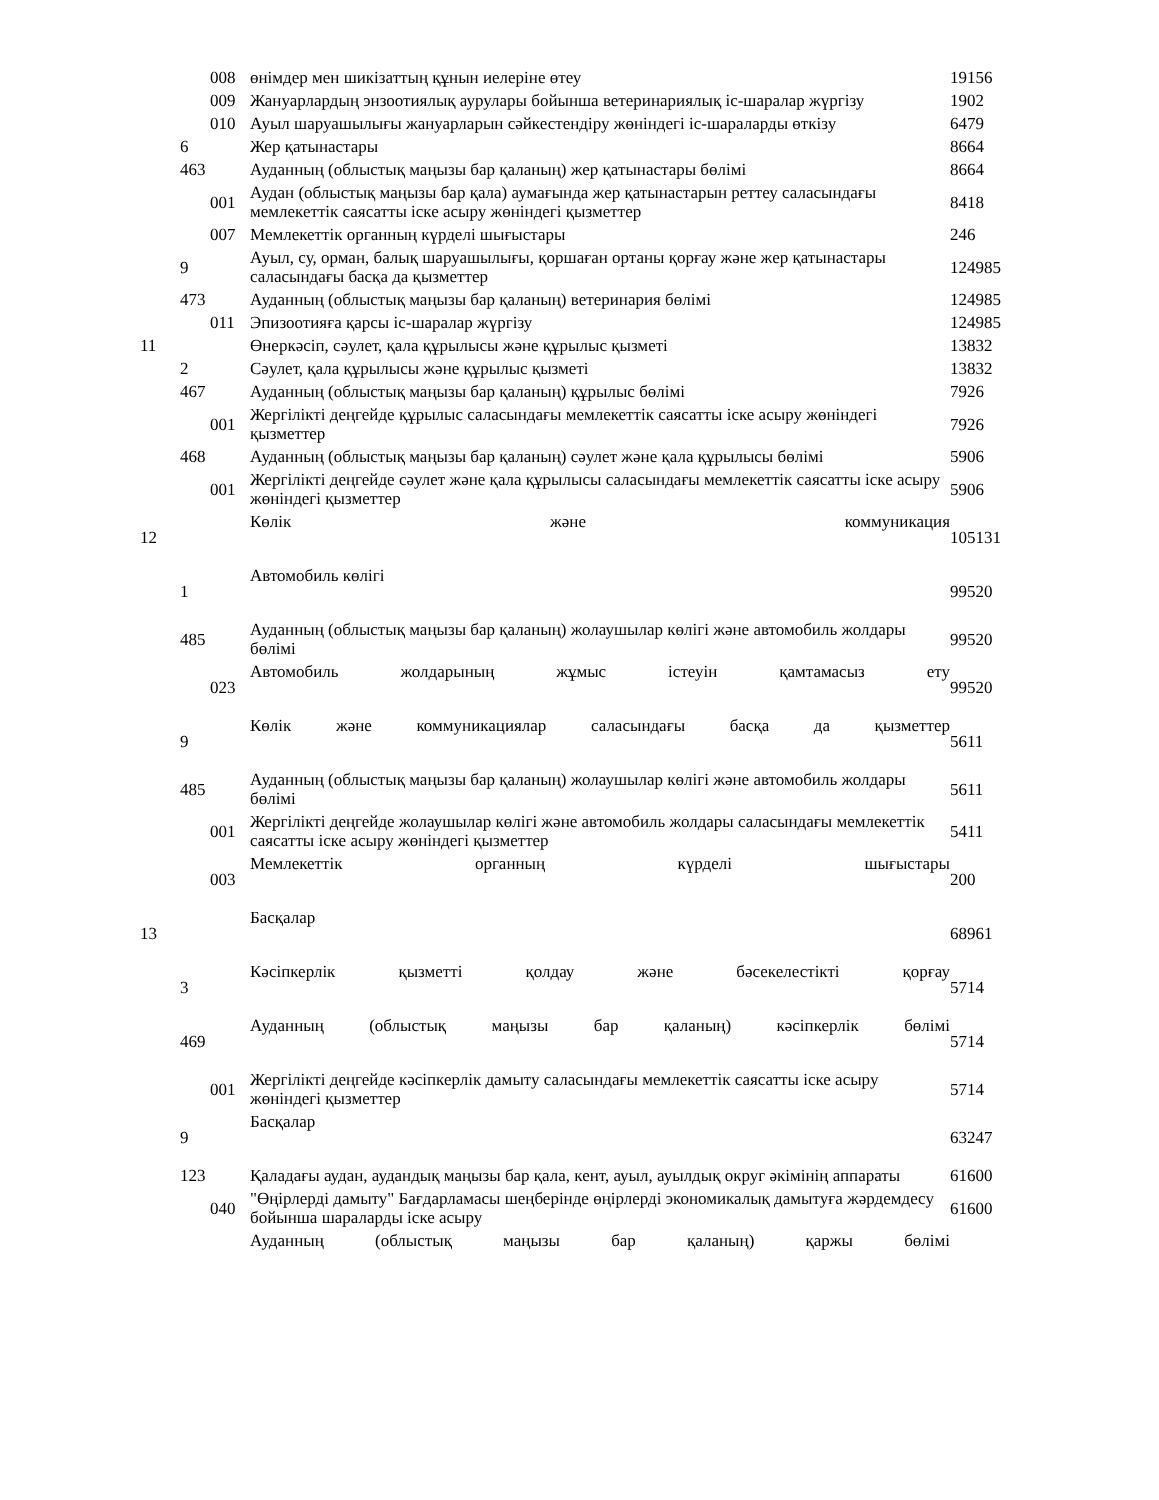| | | 008 | өнімдер мен шикізаттың құнын иелеріне өтеу | 19156 |
| | | 009 | Жануарлардың энзоотиялық аурулары бойынша ветеринариялық іс-шаралар жүргізу | 1902 |
| | | 010 | Ауыл шаруашылығы жануарларын сәйкестендіру жөніндегі іс-шараларды өткізу | 6479 |
| | 6 | | Жер қатынастары | 8664 |
| | 463 | | Ауданның (облыстық маңызы бар қаланың) жер қатынастары бөлімі | 8664 |
| | | 001 | Аудан (облыстық маңызы бар қала) аумағында жер қатынастарын реттеу саласындағы мемлекеттік саясатты іске асыру жөніндегі қызметтер | 8418 |
| | | 007 | Мемлекеттік органның күрделі шығыстары | 246 |
| | 9 | | Ауыл, су, орман, балық шаруашылығы, қоршаған ортаны қорғау және жер қатынастары саласындағы басқа да қызметтер | 124985 |
| | 473 | | Ауданның (облыстық маңызы бар қаланың) ветеринария бөлімі | 124985 |
| | | 011 | Эпизоотияға қарсы іс-шаралар жүргізу | 124985 |
| 11 | | | Өнеркәсіп, сәулет, қала құрылысы және құрылыс қызметі | 13832 |
| | 2 | | Сәулет, қала құрылысы және құрылыс қызметі | 13832 |
| | 467 | | Ауданның (облыстық маңызы бар қаланың) құрылыс бөлімі | 7926 |
| | | 001 | Жергілікті деңгейде құрылыс саласындағы мемлекеттік саясатты іске асыру жөніндегі қызметтер | 7926 |
| | 468 | | Ауданның (облыстық маңызы бар қаланың) сәулет және қала құрылысы бөлімі | 5906 |
| | | 001 | Жергілікті деңгейде сәулет және қала құрылысы саласындағы мемлекеттік саясатты іске асыру жөніндегі қызметтер | 5906 |
| 12 | | | Көлік және коммуникация | 105131 |
| | 1 | | Автомобиль көлігі | 99520 |
| | 485 | | Ауданның (облыстық маңызы бар қаланың) жолаушылар көлігі және автомобиль жолдары бөлімі | 99520 |
| | | 023 | Автомобиль жолдарының жұмыс істеуін қамтамасыз ету | 99520 |
| | 9 | | Көлік және коммуникациялар саласындағы басқа да қызметтер | 5611 |
| | 485 | | Ауданның (облыстық маңызы бар қаланың) жолаушылар көлігі және автомобиль жолдары бөлімі | 5611 |
| | | 001 | Жергілікті деңгейде жолаушылар көлігі және автомобиль жолдары саласындағы мемлекеттік саясатты іске асыру жөніндегі қызметтер | 5411 |
| | | 003 | Мемлекеттік органның күрделі шығыстары | 200 |
| 13 | | | Басқалар | 68961 |
| | 3 | | Кәсіпкерлік қызметті қолдау және бәсекелестікті қорғау | 5714 |
| | 469 | | Ауданның (облыстық маңызы бар қаланың) кәсіпкерлік бөлімі | 5714 |
| | | 001 | Жергілікті деңгейде кәсіпкерлік дамыту саласындағы мемлекеттік саясатты іске асыру жөніндегі қызметтер | 5714 |
| | 9 | | Басқалар | 63247 |
| | 123 | | Қаладағы аудан, аудандық маңызы бар қала, кент, ауыл, ауылдық округ әкімінің аппараты | 61600 |
| | | 040 | "Өңірлерді дамыту" Бағдарламасы шеңберінде өңірлерді экономикалық дамытуға жәрдемдесу бойынша шараларды іске асыру | 61600 |
| | | | Ауданның (облыстық маңызы бар қаланың) қаржы бөлімі | |